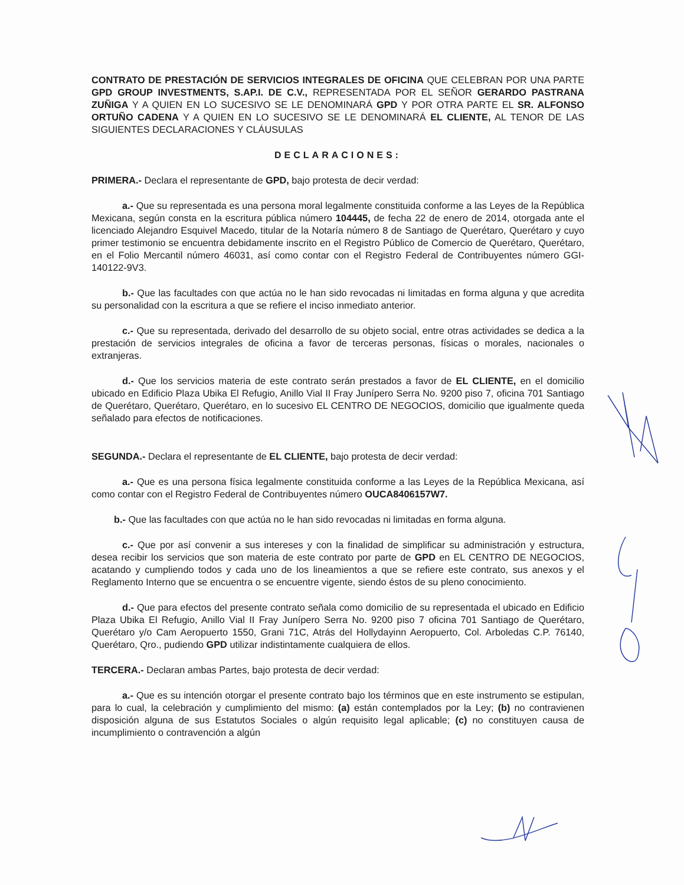CONTRATO DE PRESTACIÓN DE SERVICIOS INTEGRALES DE OFICINA QUE CELEBRAN POR UNA PARTE GPD GROUP INVESTMENTS, S.AP.I. DE C.V., REPRESENTADA POR EL SEÑOR GERARDO PASTRANA ZUÑIGA Y A QUIEN EN LO SUCESIVO SE LE DENOMINARÁ GPD Y POR OTRA PARTE EL SR. ALFONSO ORTUÑO CADENA Y A QUIEN EN LO SUCESIVO SE LE DENOMINARÁ EL CLIENTE, AL TENOR DE LAS SIGUIENTES DECLARACIONES Y CLÁUSULAS
DECLARACIONES:
PRIMERA.- Declara el representante de GPD, bajo protesta de decir verdad:
a.- Que su representada es una persona moral legalmente constituida conforme a las Leyes de la República Mexicana, según consta en la escritura pública número 104445, de fecha 22 de enero de 2014, otorgada ante el licenciado Alejandro Esquivel Macedo, titular de la Notaría número 8 de Santiago de Querétaro, Querétaro y cuyo primer testimonio se encuentra debidamente inscrito en el Registro Público de Comercio de Querétaro, Querétaro, en el Folio Mercantil número 46031, así como contar con el Registro Federal de Contribuyentes número GGI-140122-9V3.
b.- Que las facultades con que actúa no le han sido revocadas ni limitadas en forma alguna y que acredita su personalidad con la escritura a que se refiere el inciso inmediato anterior.
c.- Que su representada, derivado del desarrollo de su objeto social, entre otras actividades se dedica a la prestación de servicios integrales de oficina a favor de terceras personas, físicas o morales, nacionales o extranjeras.
d.- Que los servicios materia de este contrato serán prestados a favor de EL CLIENTE, en el domicilio ubicado en Edificio Plaza Ubika El Refugio, Anillo Vial II Fray Junípero Serra No. 9200 piso 7, oficina 701 Santiago de Querétaro, Querétaro, Querétaro, en lo sucesivo EL CENTRO DE NEGOCIOS, domicilio que igualmente queda señalado para efectos de notificaciones.
SEGUNDA.- Declara el representante de EL CLIENTE, bajo protesta de decir verdad:
a.- Que es una persona física legalmente constituida conforme a las Leyes de la República Mexicana, así como contar con el Registro Federal de Contribuyentes número OUCA8406157W7.
b.- Que las facultades con que actúa no le han sido revocadas ni limitadas en forma alguna.
c.- Que por así convenir a sus intereses y con la finalidad de simplificar su administración y estructura, desea recibir los servicios que son materia de este contrato por parte de GPD en EL CENTRO DE NEGOCIOS, acatando y cumpliendo todos y cada uno de los lineamientos a que se refiere este contrato, sus anexos y el Reglamento Interno que se encuentra o se encuentre vigente, siendo éstos de su pleno conocimiento.
d.- Que para efectos del presente contrato señala como domicilio de su representada el ubicado en Edificio Plaza Ubika El Refugio, Anillo Vial II Fray Junípero Serra No. 9200 piso 7 oficina 701 Santiago de Querétaro, Querétaro y/o Cam Aeropuerto 1550, Grani 71C, Atrás del Hollydayinn Aeropuerto, Col. Arboledas C.P. 76140, Querétaro, Qro., pudiendo GPD utilizar indistintamente cualquiera de ellos.
TERCERA.- Declaran ambas Partes, bajo protesta de decir verdad:
a.- Que es su intención otorgar el presente contrato bajo los términos que en este instrumento se estipulan, para lo cual, la celebración y cumplimiento del mismo: (a) están contemplados por la Ley; (b) no contravienen disposición alguna de sus Estatutos Sociales o algún requisito legal aplicable; (c) no constituyen causa de incumplimiento o contravención a algún